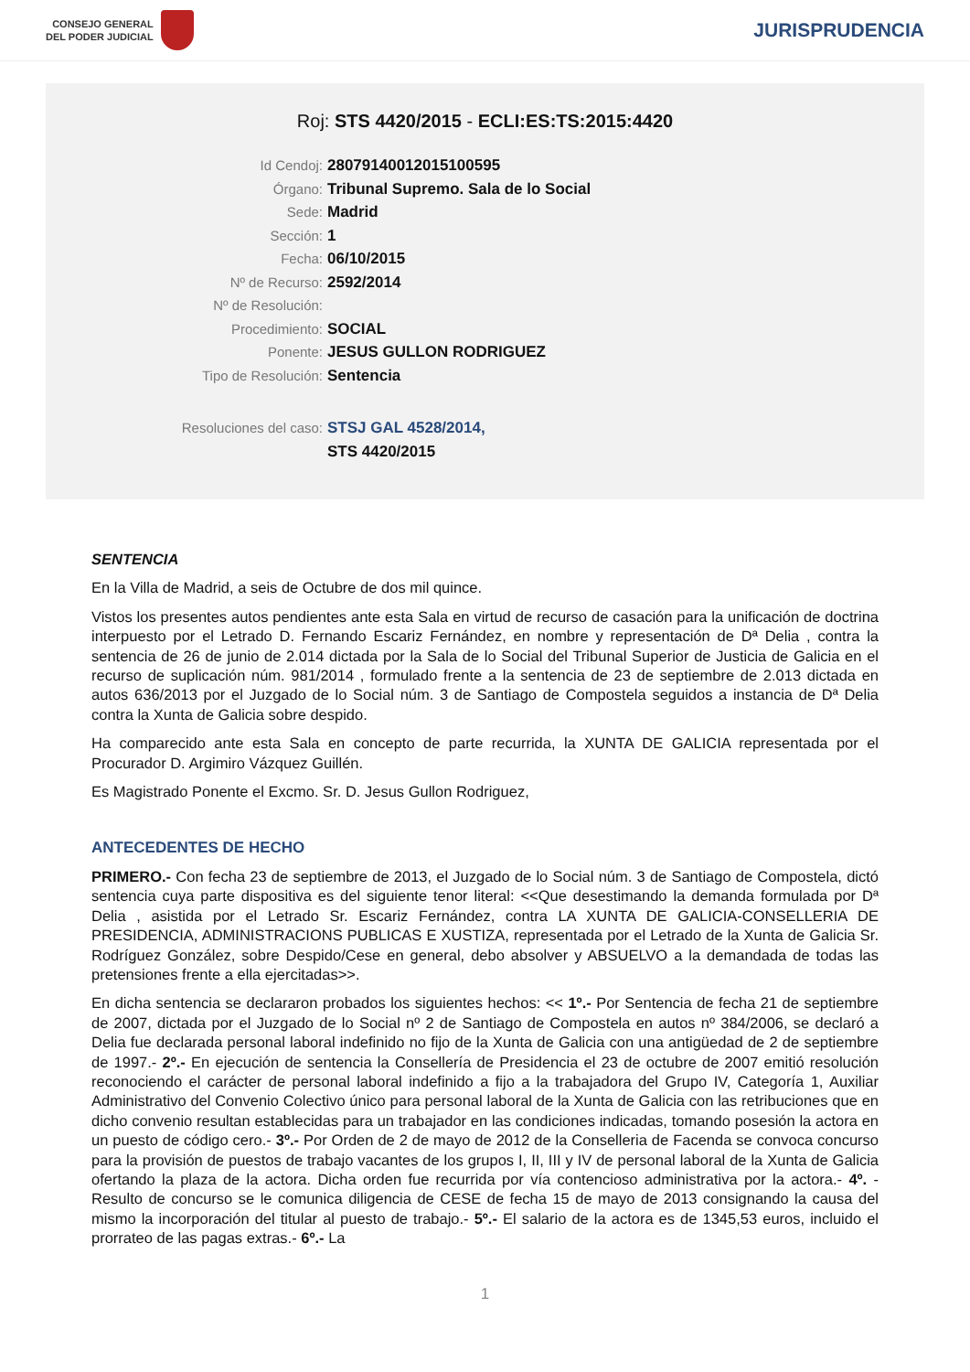CONSEJO GENERAL
DEL PODER JUDICIAL
JURISPRUDENCIA
Roj: STS 4420/2015 - ECLI:ES:TS:2015:4420
Id Cendoj: 28079140012015100595
Órgano: Tribunal Supremo. Sala de lo Social
Sede: Madrid
Sección: 1
Fecha: 06/10/2015
Nº de Recurso: 2592/2014
Nº de Resolución:
Procedimiento: SOCIAL
Ponente: JESUS GULLON RODRIGUEZ
Tipo de Resolución: Sentencia
Resoluciones del caso: STSJ GAL 4528/2014,
STS 4420/2015
SENTENCIA
En la Villa de Madrid, a seis de Octubre de dos mil quince.
Vistos los presentes autos pendientes ante esta Sala en virtud de recurso de casación para la unificación de doctrina interpuesto por el Letrado D. Fernando Escariz Fernández, en nombre y representación de Dª Delia , contra la sentencia de 26 de junio de 2.014 dictada por la Sala de lo Social del Tribunal Superior de Justicia de Galicia en el recurso de suplicación núm. 981/2014 , formulado frente a la sentencia de 23 de septiembre de 2.013 dictada en autos 636/2013 por el Juzgado de lo Social núm. 3 de Santiago de Compostela seguidos a instancia de Dª Delia contra la Xunta de Galicia sobre despido.
Ha comparecido ante esta Sala en concepto de parte recurrida, la XUNTA DE GALICIA representada por el Procurador D. Argimiro Vázquez Guillén.
Es Magistrado Ponente el Excmo. Sr. D. Jesus Gullon Rodriguez,
ANTECEDENTES DE HECHO
PRIMERO.- Con fecha 23 de septiembre de 2013, el Juzgado de lo Social núm. 3 de Santiago de Compostela, dictó sentencia cuya parte dispositiva es del siguiente tenor literal: <<Que desestimando la demanda formulada por Dª Delia , asistida por el Letrado Sr. Escariz Fernández, contra LA XUNTA DE GALICIA-CONSELLERIA DE PRESIDENCIA, ADMINISTRACIONS PUBLICAS E XUSTIZA, representada por el Letrado de la Xunta de Galicia Sr. Rodríguez González, sobre Despido/Cese en general, debo absolver y ABSUELVO a la demandada de todas las pretensiones frente a ella ejercitadas>>.
En dicha sentencia se declararon probados los siguientes hechos: << 1º.- Por Sentencia de fecha 21 de septiembre de 2007, dictada por el Juzgado de lo Social nº 2 de Santiago de Compostela en autos nº 384/2006, se declaró a Delia fue declarada personal laboral indefinido no fijo de la Xunta de Galicia con una antigüedad de 2 de septiembre de 1997.- 2º.- En ejecución de sentencia la Consellería de Presidencia el 23 de octubre de 2007 emitió resolución reconociendo el carácter de personal laboral indefinido a fijo a la trabajadora del Grupo IV, Categoría 1, Auxiliar Administrativo del Convenio Colectivo único para personal laboral de la Xunta de Galicia con las retribuciones que en dicho convenio resultan establecidas para un trabajador en las condiciones indicadas, tomando posesión la actora en un puesto de código cero.- 3º.- Por Orden de 2 de mayo de 2012 de la Conselleria de Facenda se convoca concurso para la provisión de puestos de trabajo vacantes de los grupos I, II, III y IV de personal laboral de la Xunta de Galicia ofertando la plaza de la actora. Dicha orden fue recurrida por vía contencioso administrativa por la actora.- 4º. - Resulto de concurso se le comunica diligencia de CESE de fecha 15 de mayo de 2013 consignando la causa del mismo la incorporación del titular al puesto de trabajo.- 5º.- El salario de la actora es de 1345,53 euros, incluido el prorrateo de las pagas extras.- 6º.- La
1